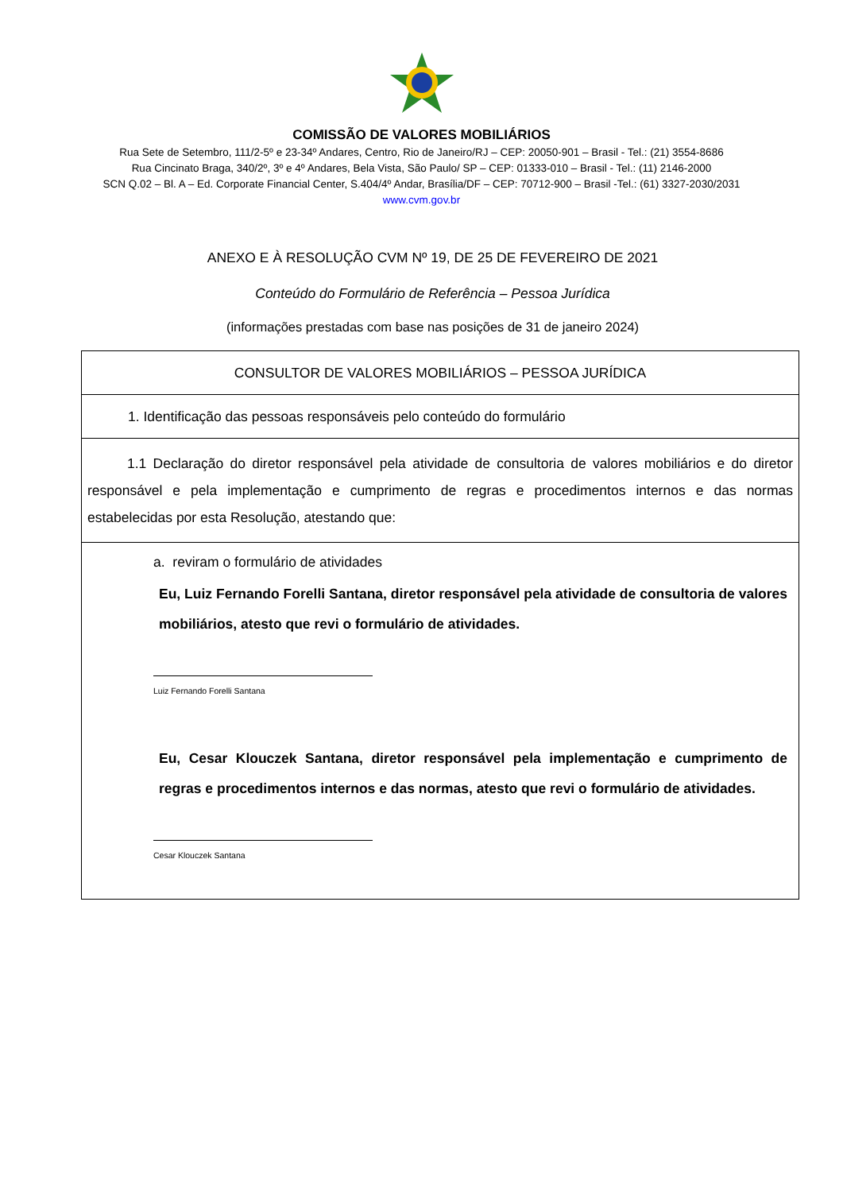COMISSÃO DE VALORES MOBILIÁRIOS
Rua Sete de Setembro, 111/2-5º e 23-34º Andares, Centro, Rio de Janeiro/RJ – CEP: 20050-901 – Brasil - Tel.: (21) 3554-8686
Rua Cincinato Braga, 340/2º, 3º e 4º Andares, Bela Vista, São Paulo/ SP – CEP: 01333-010 – Brasil - Tel.: (11) 2146-2000
SCN Q.02 – Bl. A – Ed. Corporate Financial Center, S.404/4º Andar, Brasília/DF – CEP: 70712-900 – Brasil -Tel.: (61) 3327-2030/2031
www.cvm.gov.br
ANEXO E À RESOLUÇÃO CVM Nº 19, DE 25 DE FEVEREIRO DE 2021
Conteúdo do Formulário de Referência – Pessoa Jurídica
(informações prestadas com base nas posições de 31 de janeiro 2024)
| CONSULTOR DE VALORES MOBILIÁRIOS – PESSOA JURÍDICA |
| 1. Identificação das pessoas responsáveis pelo conteúdo do formulário |
| 1.1 Declaração do diretor responsável pela atividade de consultoria de valores mobiliários e do diretor responsável e pela implementação e cumprimento de regras e procedimentos internos e das normas estabelecidas por esta Resolução, atestando que: |
| a. reviram o formulário de atividades Eu, Luiz Fernando Forelli Santana, diretor responsável pela atividade de consultoria de valores mobiliários, atesto que revi o formulário de atividades. Luiz Fernando Forelli Santana Eu, Cesar Klouczek Santana, diretor responsável pela implementação e cumprimento de regras e procedimentos internos e das normas, atesto que revi o formulário de atividades. Cesar Klouczek Santana |